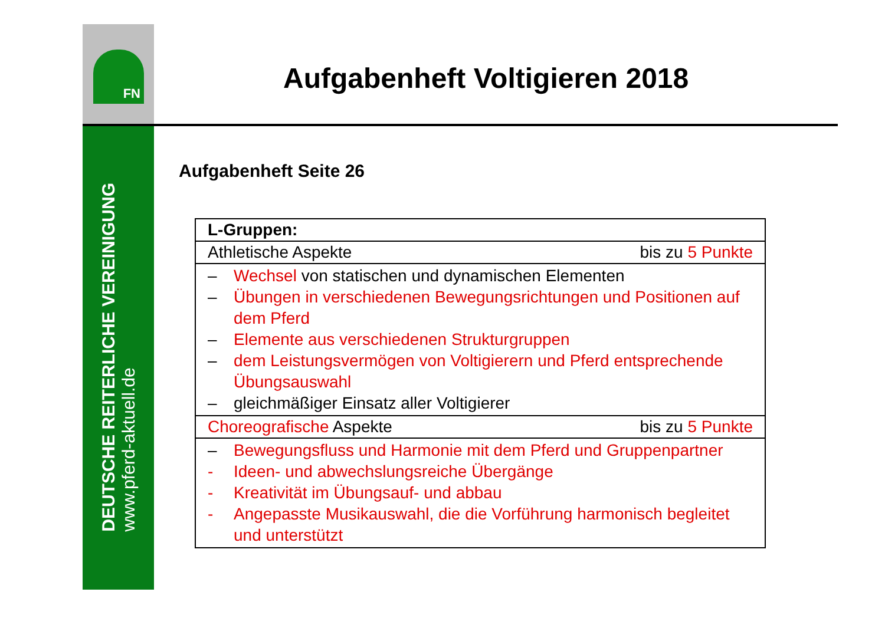FN
DEUTSCHE REITERLICHE VEREINIGUNG
www.pferd-aktuell.de
Aufgabenheft Voltigieren 2018
Aufgabenheft Seite 26
| L-Gruppen: |
| Athletische Aspekte bis zu 5 Punkte |
| – Wechsel von statischen und dynamischen Elementen – Übungen in verschiedenen Bewegungsrichtungen und Positionen auf dem Pferd – Elemente aus verschiedenen Strukturgruppen – dem Leistungsvermögen von Voltigierern und Pferd entsprechende Übungsauswahl – gleichmäßiger Einsatz aller Voltigierer |
| Choreografische Aspekte bis zu 5 Punkte |
| – Bewegungsfluss und Harmonie mit dem Pferd und Gruppenpartner - Ideen- und abwechslungsreiche Übergänge - Kreativität im Übungsauf- und abbau - Angepasste Musikauswahl, die die Vorführung harmonisch begleitet und unterstützt |